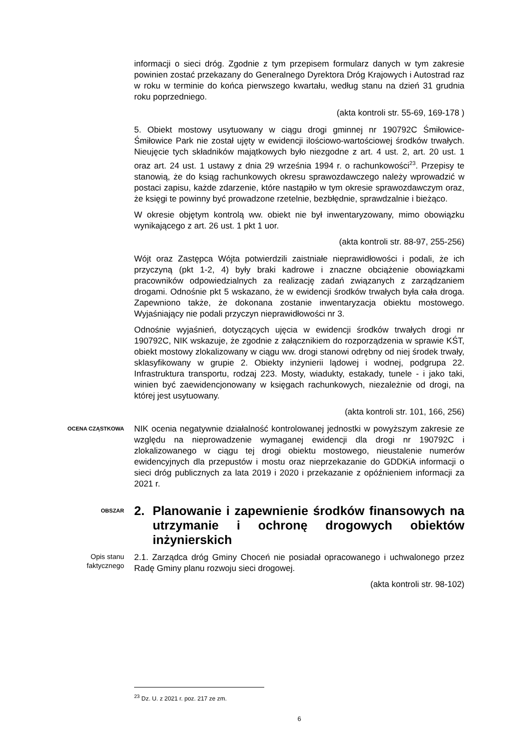informacji o sieci dróg. Zgodnie z tym przepisem formularz danych w tym zakresie powinien zostać przekazany do Generalnego Dyrektora Dróg Krajowych i Autostrad raz w roku w terminie do końca pierwszego kwartału, według stanu na dzień 31 grudnia roku poprzedniego.
(akta kontroli str. 55-69, 169-178 )
5. Obiekt mostowy usytuowany w ciągu drogi gminnej nr 190792C Śmiłowice-Śmiłowice Park nie został ujęty w ewidencji ilościowo-wartościowej środków trwałych. Nieujęcie tych składników majątkowych było niezgodne z art. 4 ust. 2, art. 20 ust. 1 oraz art. 24 ust. 1 ustawy z dnia 29 września 1994 r. o rachunkowości<sup>23</sup>. Przepisy te stanowią, że do ksiąg rachunkowych okresu sprawozdawczego należy wprowadzić w postaci zapisu, każde zdarzenie, które nastąpiło w tym okresie sprawozdawczym oraz, że księgi te powinny być prowadzone rzetelnie, bezbłędnie, sprawdzalnie i bieżąco.
W okresie objętym kontrolą ww. obiekt nie był inwentaryzowany, mimo obowiązku wynikającego z art. 26 ust. 1 pkt 1 uor.
(akta kontroli str. 88-97, 255-256)
Wójt oraz Zastępca Wójta potwierdzili zaistniałe nieprawidłowości i podali, że ich przyczyną (pkt 1-2, 4) były braki kadrowe i znaczne obciążenie obowiązkami pracowników odpowiedzialnych za realizację zadań związanych z zarządzaniem drogami. Odnośnie pkt 5 wskazano, że w ewidencji środków trwałych była cała droga. Zapewniono także, że dokonana zostanie inwentaryzacja obiektu mostowego. Wyjaśniający nie podali przyczyn nieprawidłowości nr 3.
Odnośnie wyjaśnień, dotyczących ujęcia w ewidencji środków trwałych drogi nr 190792C, NIK wskazuje, że zgodnie z załącznikiem do rozporządzenia w sprawie KŚT, obiekt mostowy zlokalizowany w ciągu ww. drogi stanowi odrębny od niej środek trwały, sklasyfikowany w grupie 2. Obiekty inżynierii lądowej i wodnej, podgrupa 22. Infrastruktura transportu, rodzaj 223. Mosty, wiadukty, estakady, tunele - i jako taki, winien być zaewidencjonowany w księgach rachunkowych, niezależnie od drogi, na której jest usytuowany.
(akta kontroli str. 101, 166, 256)
OCENA CZĄSTKOWA
NIK ocenia negatywnie działalność kontrolowanej jednostki w powyższym zakresie ze względu na nieprowadzenie wymaganej ewidencji dla drogi nr 190792C i zlokalizowanego w ciągu tej drogi obiektu mostowego, nieustalenie numerów ewidencyjnych dla przepustów i mostu oraz nieprzekazanie do GDDKiA informacji o sieci dróg publicznych za lata 2019 i 2020 i przekazanie z opóźnieniem informacji za 2021 r.
OBSZAR
2. Planowanie i zapewnienie środków finansowych na utrzymanie i ochronę drogowych obiektów inżynierskich
Opis stanu
faktycznego
2.1. Zarządca dróg Gminy Choceń nie posiadał opracowanego i uchwalonego przez Radę Gminy planu rozwoju sieci drogowej.
(akta kontroli str. 98-102)
<sup>23</sup> Dz. U. z 2021 r. poz. 217 ze zm.
6